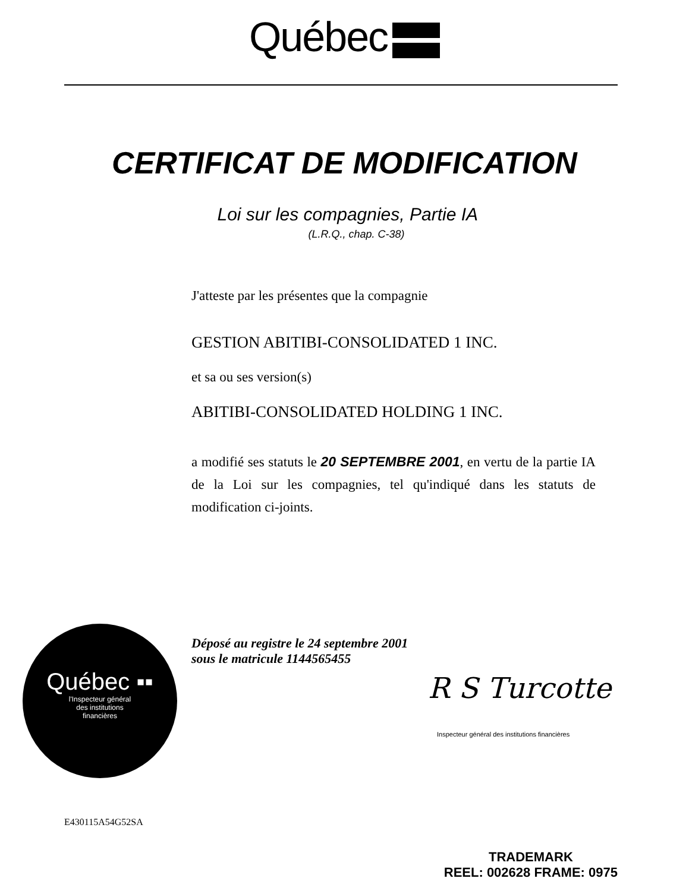Québec
CERTIFICAT DE MODIFICATION
Loi sur les compagnies, Partie IA
(L.R.Q., chap. C-38)
J'atteste par les présentes que la compagnie
GESTION ABITIBI-CONSOLIDATED 1 INC.
et sa ou ses version(s)
ABITIBI-CONSOLIDATED HOLDING 1 INC.
a modifié ses statuts le 20 SEPTEMBRE 2001, en vertu de la partie IA de la Loi sur les compagnies, tel qu'indiqué dans les statuts de modification ci-joints.
Québec ▪▪
l'Inspecteur général
des institutions
financières
Déposé au registre le 24 septembre 2001
sous le matricule 1144565455
R S Turcotte
Inspecteur général des institutions financières
E430115A54G52SA
TRADEMARK
REEL: 002628 FRAME: 0975